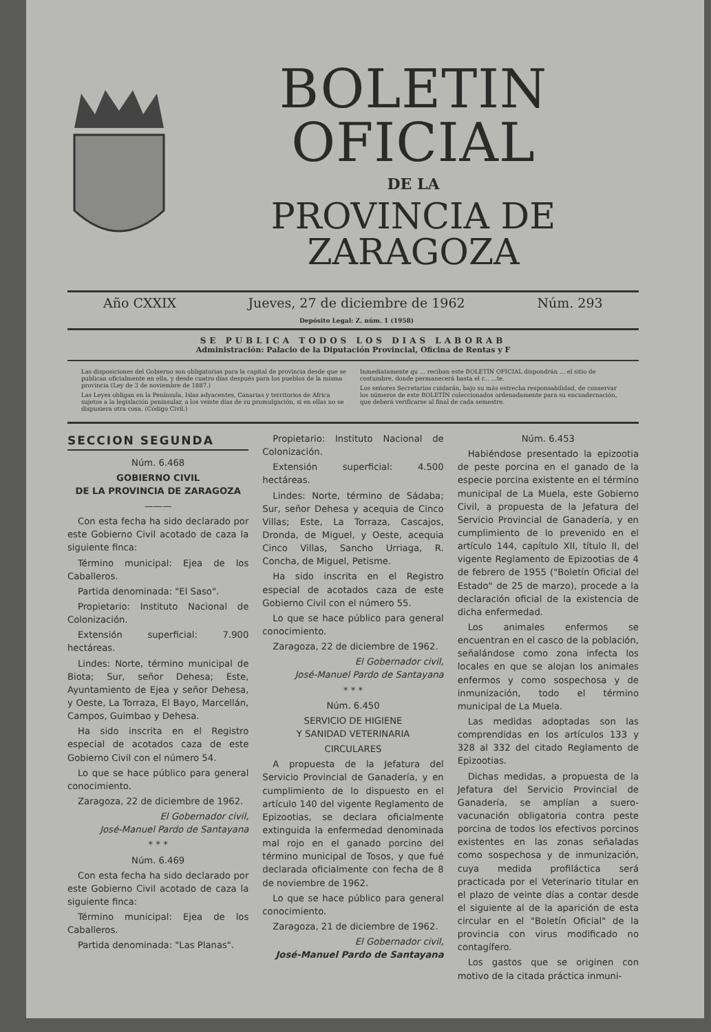BOLETIN OFICIAL
DE LA
PROVINCIA DE ZARAGOZA
Año CXXIX Jueves, 27 de diciembre de 1962
Depósito Legal: Z. núm. 1 (1958)
Núm. 293
SE PUBLICA TODOS LOS DIAS LABORAB
Administración: Palacio de la Diputación Provincial, Oficina de Rentas y F
Las disposiciones del Gobierno son obligatorias para la capital de provincia desde que se publican oficialmente en ella, y desde cuatro días después para los pueblos de la misma provincia (Ley de 3 de noviembre de 1887.)
Las Leyes obligan en la Península, Islas adyacentes, Canarias y territorios de Africa sujetos a la legislación peninsular, a los veinte días de su promulgación, si en ellas no se dispusiera otra cosa. (Código Civil.)
Inmediatamente qu ... reciban este BOLETÍN OFICIAL dispondrán ... el sitio de costumbre, donde permanecerá hasta el r... ...te.
Los señores Secretarios cuidarán, bajo su más estrecha responsabilidad, de conservar los números de este BOLETÍN coleccionados ordenadamente para su encuadernación, que deberá verificarse al final de cada semestre.
SECCION SEGUNDA
Núm. 6.468
GOBIERNO CIVIL
DE LA PROVINCIA DE ZARAGOZA
———
Con esta fecha ha sido declarado por este Gobierno Civil acotado de caza la siguiente finca:
Término municipal: Ejea de los Caballeros.
Partida denominada: "El Saso".
Propietario: Instituto Nacional de Colonización.
Extensión superficial: 7.900 hectáreas.
Lindes: Norte, término municipal de Biota; Sur, señor Dehesa; Este, Ayuntamiento de Ejea y señor Dehesa, y Oeste, La Torraza, El Bayo, Marcellán, Campos, Guimbao y Dehesa.
Ha sido inscrita en el Registro especial de acotados caza de este Gobierno Civil con el número 54.
Lo que se hace público para general conocimiento.
Zaragoza, 22 de diciembre de 1962.
El Gobernador civil,
José-Manuel Pardo de Santayana
* * *
Núm. 6.469
Con esta fecha ha sido declarado por este Gobierno Civil acotado de caza la siguiente finca:
Término municipal: Ejea de los Caballeros.
Partida denominada: "Las Planas".
Propietario: Instituto Nacional de Colonización.
Extensión superficial: 4.500 hectáreas.
Lindes: Norte, término de Sádaba; Sur, señor Dehesa y acequia de Cinco Villas; Este, La Torraza, Cascajos, Dronda, de Miguel, y Oeste, acequia Cinco Villas, Sancho Urriaga, R. Concha, de Miguel, Petisme.
Ha sido inscrita en el Registro especial de acotados caza de este Gobierno Civil con el número 55.
Lo que se hace público para general conocimiento.
Zaragoza, 22 de diciembre de 1962.
El Gobernador civil,
José-Manuel Pardo de Santayana
* * *
Núm. 6.450
SERVICIO DE HIGIENE
Y SANIDAD VETERINARIA
CIRCULARES
A propuesta de la Jefatura del Servicio Provincial de Ganadería, y en cumplimiento de lo dispuesto en el artículo 140 del vigente Reglamento de Epizootias, se declara oficialmente extinguida la enfermedad denominada mal rojo en el ganado porcino del término municipal de Tosos, y que fué declarada oficialmente con fecha de 8 de noviembre de 1962.
Lo que se hace público para general conocimiento.
Zaragoza, 21 de diciembre de 1962.
El Gobernador civil,
José-Manuel Pardo de Santayana
Núm. 6.453
Habiéndose presentado la epizootia de peste porcina en el ganado de la especie porcina existente en el término municipal de La Muela, este Gobierno Civil, a propuesta de la Jefatura del Servicio Provincial de Ganadería, y en cumplimiento de lo prevenido en el artículo 144, capítulo XII, título II, del vigente Reglamento de Epizootias de 4 de febrero de 1955 ("Boletín Oficial del Estado" de 25 de marzo), procede a la declaración oficial de la existencia de dicha enfermedad.
Los animales enfermos se encuentran en el casco de la población, señalándose como zona infecta los locales en que se alojan los animales enfermos y como sospechosa y de inmunización, todo el término municipal de La Muela.
Las medidas adoptadas son las comprendidas en los artículos 133 y 328 al 332 del citado Reglamento de Epizootias.
Dichas medidas, a propuesta de la Jefatura del Servicio Provincial de Ganadería, se amplían a suero-vacunación obligatoria contra peste porcina de todos los efectivos porcinos existentes en las zonas señaladas como sospechosa y de inmunización, cuya medida profiláctica será practicada por el Veterinario titular en el plazo de veinte días a contar desde el siguiente al de la aparición de esta circular en el "Boletín Oficial" de la provincia con virus modificado no contagífero.
Los gastos que se originen con motivo de la citada práctica inmuni-